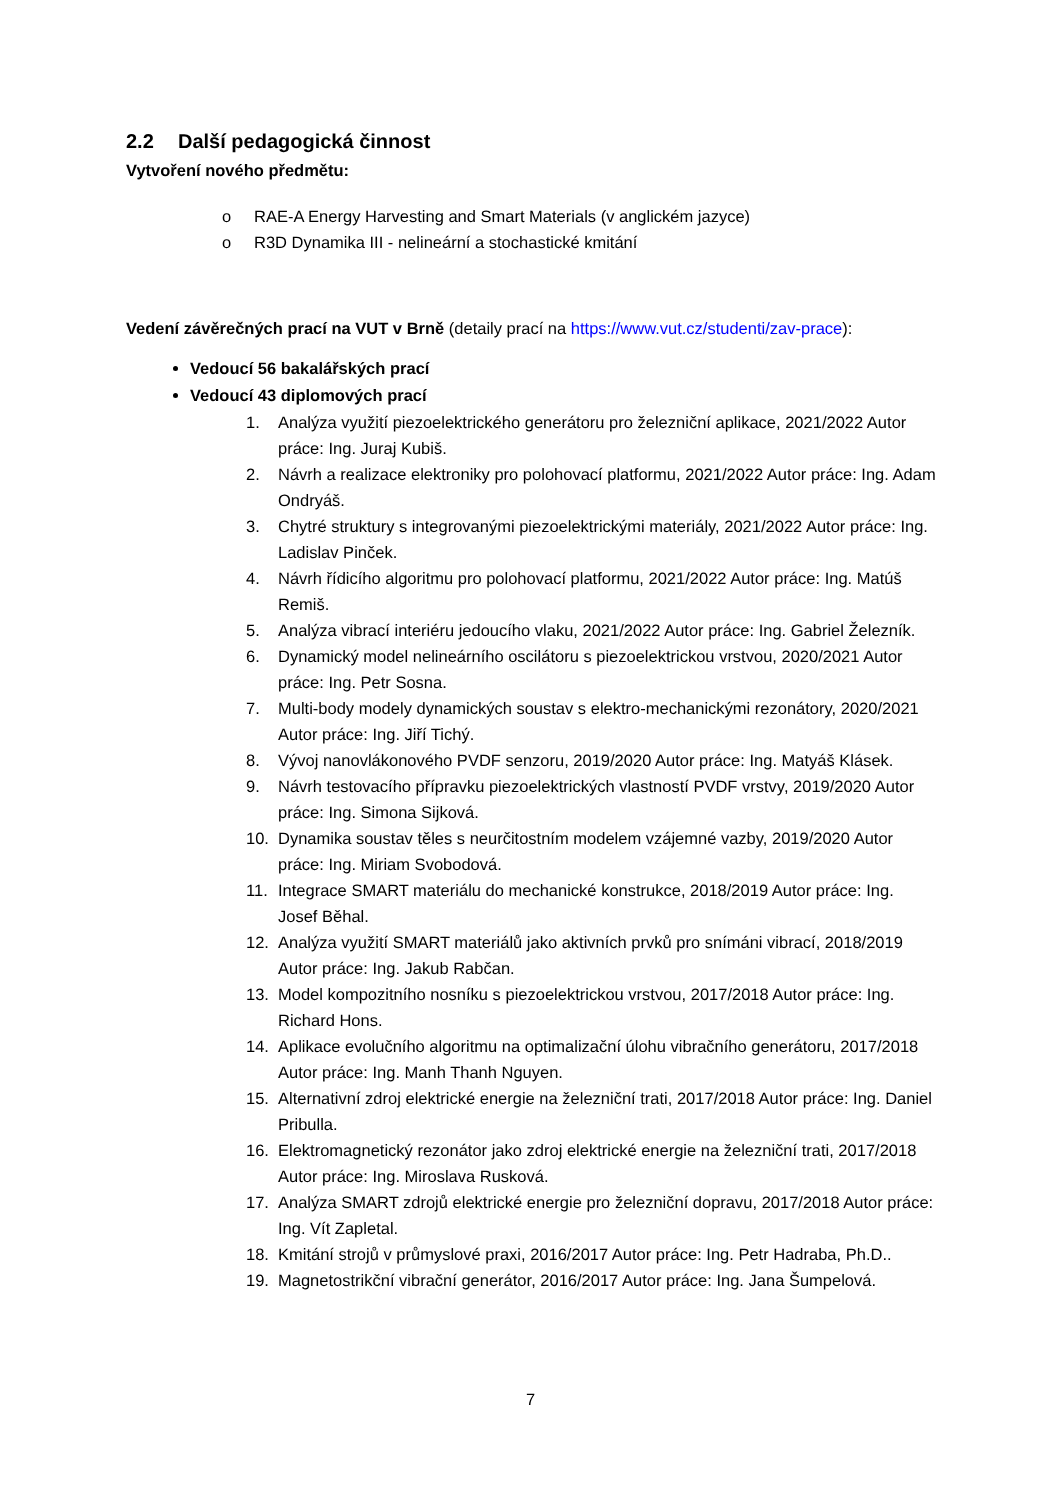2.2 Další pedagogická činnost
Vytvoření nového předmětu:
o RAE-A Energy Harvesting and Smart Materials (v anglickém jazyce)
o R3D Dynamika III - nelineární a stochastické kmitání
Vedení závěrečných prací na VUT v Brně (detaily prací na https://www.vut.cz/studenti/zav-prace):
Vedoucí 56 bakalářských prací
Vedoucí 43 diplomových prací
1. Analýza využití piezoelektrického generátoru pro železniční aplikace, 2021/2022 Autor práce: Ing. Juraj Kubiš.
2. Návrh a realizace elektroniky pro polohovací platformu, 2021/2022 Autor práce: Ing. Adam Ondryáš.
3. Chytré struktury s integrovanými piezoelektrickými materiály, 2021/2022 Autor práce: Ing. Ladislav Pinček.
4. Návrh řídicího algoritmu pro polohovací platformu, 2021/2022 Autor práce: Ing. Matúš Remiš.
5. Analýza vibrací interiéru jedoucího vlaku, 2021/2022 Autor práce: Ing. Gabriel Železník.
6. Dynamický model nelineárního oscilátoru s piezoelektrickou vrstvou, 2020/2021 Autor práce: Ing. Petr Sosna.
7. Multi-body modely dynamických soustav s elektro-mechanickými rezonátory, 2020/2021 Autor práce: Ing. Jiří Tichý.
8. Vývoj nanovlákonového PVDF senzoru, 2019/2020 Autor práce: Ing. Matyáš Klásek.
9. Návrh testovacího přípravku piezoelektrických vlastností PVDF vrstvy, 2019/2020 Autor práce: Ing. Simona Sijková.
10. Dynamika soustav těles s neurčitostním modelem vzájemné vazby, 2019/2020 Autor práce: Ing. Miriam Svobodová.
11. Integrace SMART materiálu do mechanické konstrukce, 2018/2019 Autor práce: Ing. Josef Běhal.
12. Analýza využití SMART materiálů jako aktivních prvků pro snímáni vibrací, 2018/2019 Autor práce: Ing. Jakub Rabčan.
13. Model kompozitního nosníku s piezoelektrickou vrstvou, 2017/2018 Autor práce: Ing. Richard Hons.
14. Aplikace evolučního algoritmu na optimalizační úlohu vibračního generátoru, 2017/2018 Autor práce: Ing. Manh Thanh Nguyen.
15. Alternativní zdroj elektrické energie na železniční trati, 2017/2018 Autor práce: Ing. Daniel Pribulla.
16. Elektromagnetický rezonátor jako zdroj elektrické energie na železniční trati, 2017/2018 Autor práce: Ing. Miroslava Rusková.
17. Analýza SMART zdrojů elektrické energie pro železniční dopravu, 2017/2018 Autor práce: Ing. Vít Zapletal.
18. Kmitání strojů v průmyslové praxi, 2016/2017 Autor práce: Ing. Petr Hadraba, Ph.D..
19. Magnetostrikční vibrační generátor, 2016/2017 Autor práce: Ing. Jana Šumpelová.
7